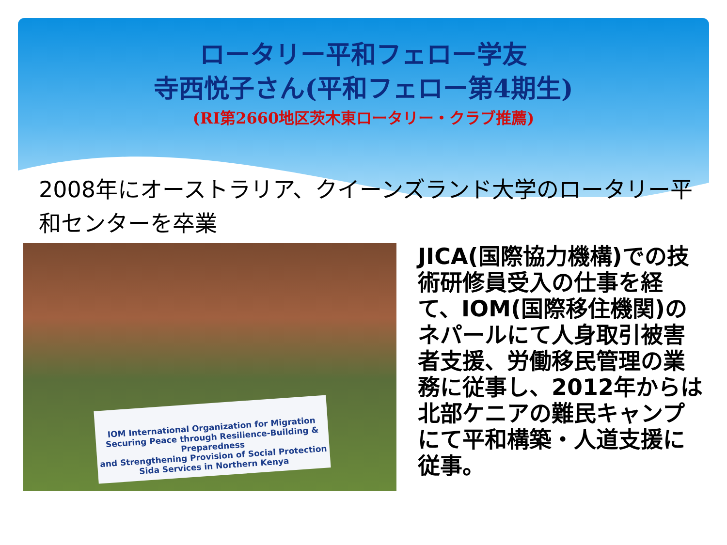ロータリー平和フェロー学友
寺西悦子さん(平和フェロー第4期生)
(RI第2660地区茨木東ロータリー・クラブ推薦)
2008年にオーストラリア、クイーンズランド大学のロータリー平和センターを卒業
IOM International Organization for Migration
Securing Peace through Resilience-Building & Preparedness
and Strengthening Provision of Social Protection
Sida Services in Northern Kenya
JICA(国際協力機構)での技術研修員受入の仕事を経て、IOM(国際移住機関)のネパールにて人身取引被害者支援、労働移民管理の業務に従事し、2012年からは北部ケニアの難民キャンプにて平和構築・人道支援に従事。